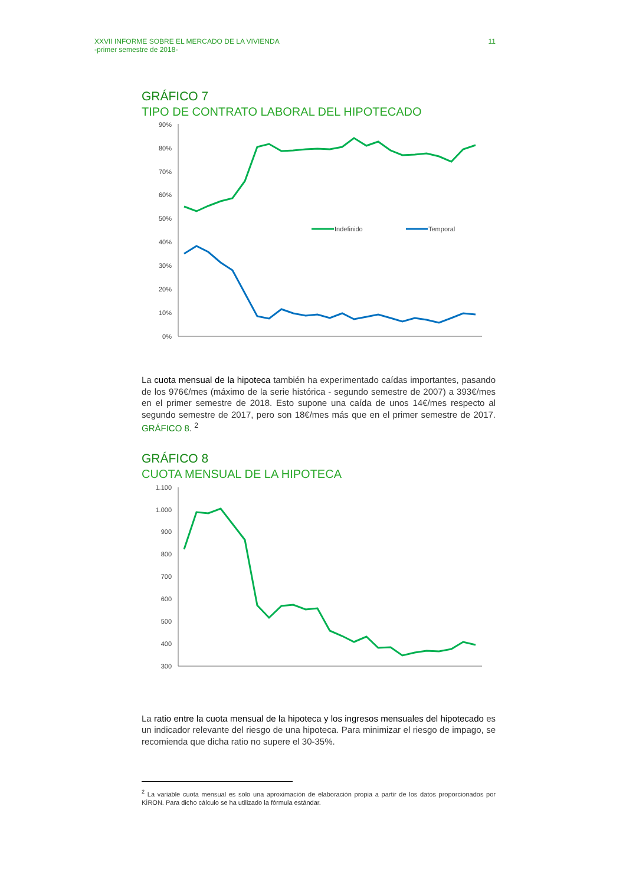XXVII INFORME SOBRE EL MERCADO DE LA VIVIENDA
-primer semestre de 2018-
11
GRÁFICO 7
TIPO DE CONTRATO LABORAL DEL HIPOTECADO
90%
80%
70%
60%
50%
40%
30%
20%
10%
0%
Indefinido
Temporal
La cuota mensual de la hipoteca también ha experimentado caídas importantes, pasando de los 976€/mes (máximo de la serie histórica - segundo semestre de 2007) a 393€/mes en el primer semestre de 2018. Esto supone una caída de unos 14€/mes respecto al segundo semestre de 2017, pero son 18€/mes más que en el primer semestre de 2017. GRÁFICO 8. <sup>2</sup>
GRÁFICO 8
CUOTA MENSUAL DE LA HIPOTECA
1.100
1.000
900
800
700
600
500
400
300
La ratio entre la cuota mensual de la hipoteca y los ingresos mensuales del hipotecado es un indicador relevante del riesgo de una hipoteca. Para minimizar el riesgo de impago, se recomienda que dicha ratio no supere el 30-35%.
<sup>2</sup> La variable cuota mensual es solo una aproximación de elaboración propia a partir de los datos proporcionados por KÌRON. Para dicho cálculo se ha utilizado la fórmula estándar.